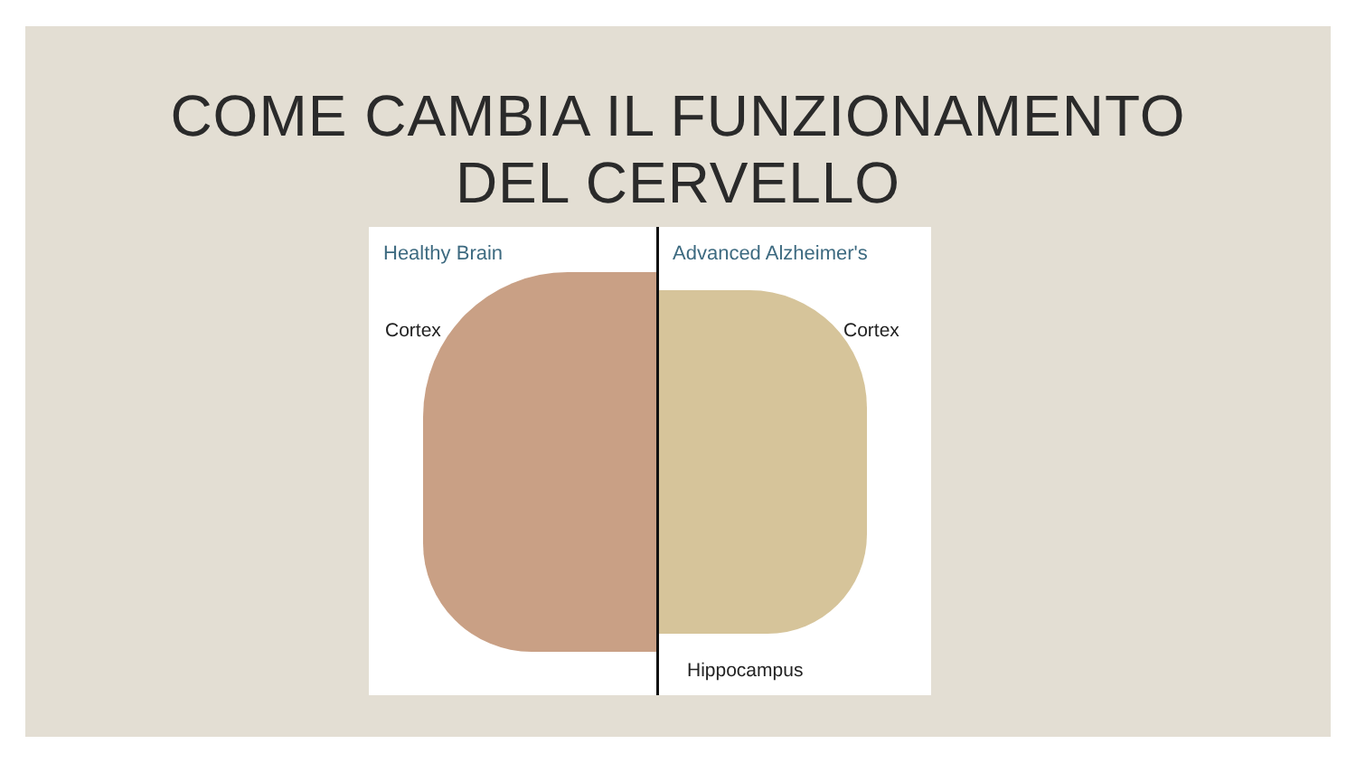COME CAMBIA IL FUNZIONAMENTO
DEL CERVELLO
Healthy Brain Advanced Alzheimer's
Cortex Cortex
Hippocampus